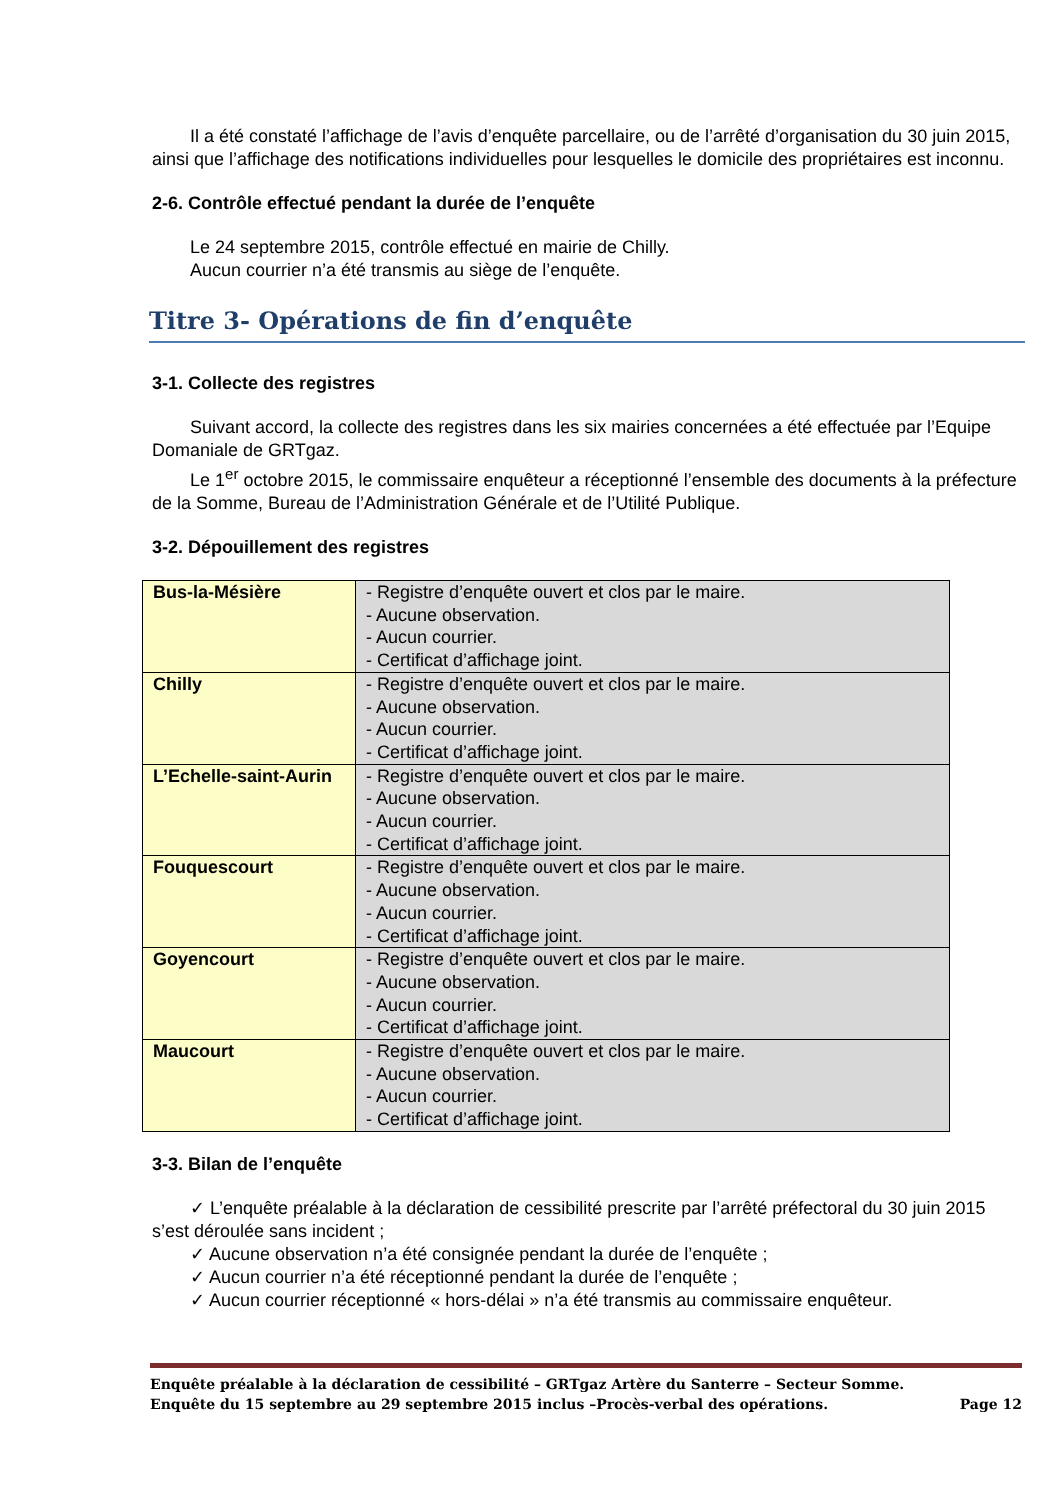Il a été constaté l’affichage de l’avis d’enquête parcellaire, ou de l’arrêté d’organisation du 30 juin 2015, ainsi que l’affichage des notifications individuelles pour lesquelles le domicile des propriétaires est inconnu.
2-6. Contrôle effectué pendant la durée de l’enquête
Le 24 septembre 2015, contrôle effectué en mairie de Chilly.
Aucun courrier n’a été transmis au siège de l’enquête.
Titre 3- Opérations de fin d’enquête
3-1. Collecte des registres
Suivant accord, la collecte des registres dans les six mairies concernées a été effectuée par l’Equipe Domaniale de GRTgaz.
Le 1<sup>er</sup> octobre 2015, le commissaire enquêteur a réceptionné l’ensemble des documents à la préfecture de la Somme, Bureau de l’Administration Générale et de l’Utilité Publique.
3-2. Dépouillement des registres
| Bus-la-Mésière | - Registre d’enquête ouvert et clos par le maire. - Aucune observation. - Aucun courrier. - Certificat d’affichage joint. |
| Chilly | - Registre d’enquête ouvert et clos par le maire. - Aucune observation. - Aucun courrier. - Certificat d’affichage joint. |
| L’Echelle-saint-Aurin | - Registre d’enquête ouvert et clos par le maire. - Aucune observation. - Aucun courrier. - Certificat d’affichage joint. |
| Fouquescourt | - Registre d’enquête ouvert et clos par le maire. - Aucune observation. - Aucun courrier. - Certificat d’affichage joint. |
| Goyencourt | - Registre d’enquête ouvert et clos par le maire. - Aucune observation. - Aucun courrier. - Certificat d’affichage joint. |
| Maucourt | - Registre d’enquête ouvert et clos par le maire. - Aucune observation. - Aucun courrier. - Certificat d’affichage joint. |
3-3. Bilan de l’enquête
✓ L’enquête préalable à la déclaration de cessibilité prescrite par l’arrêté préfectoral du 30 juin 2015 s’est déroulée sans incident ;
✓ Aucune observation n’a été consignée pendant la durée de l’enquête ;
✓ Aucun courrier n’a été réceptionné pendant la durée de l’enquête ;
✓ Aucun courrier réceptionné « hors-délai » n’a été transmis au commissaire enquêteur.
Enquête préalable à la déclaration de cessibilité – GRTgaz Artère du Santerre – Secteur Somme.
Enquête du 15 septembre au 29 septembre 2015 inclus –Procès-verbal des opérations. Page 12